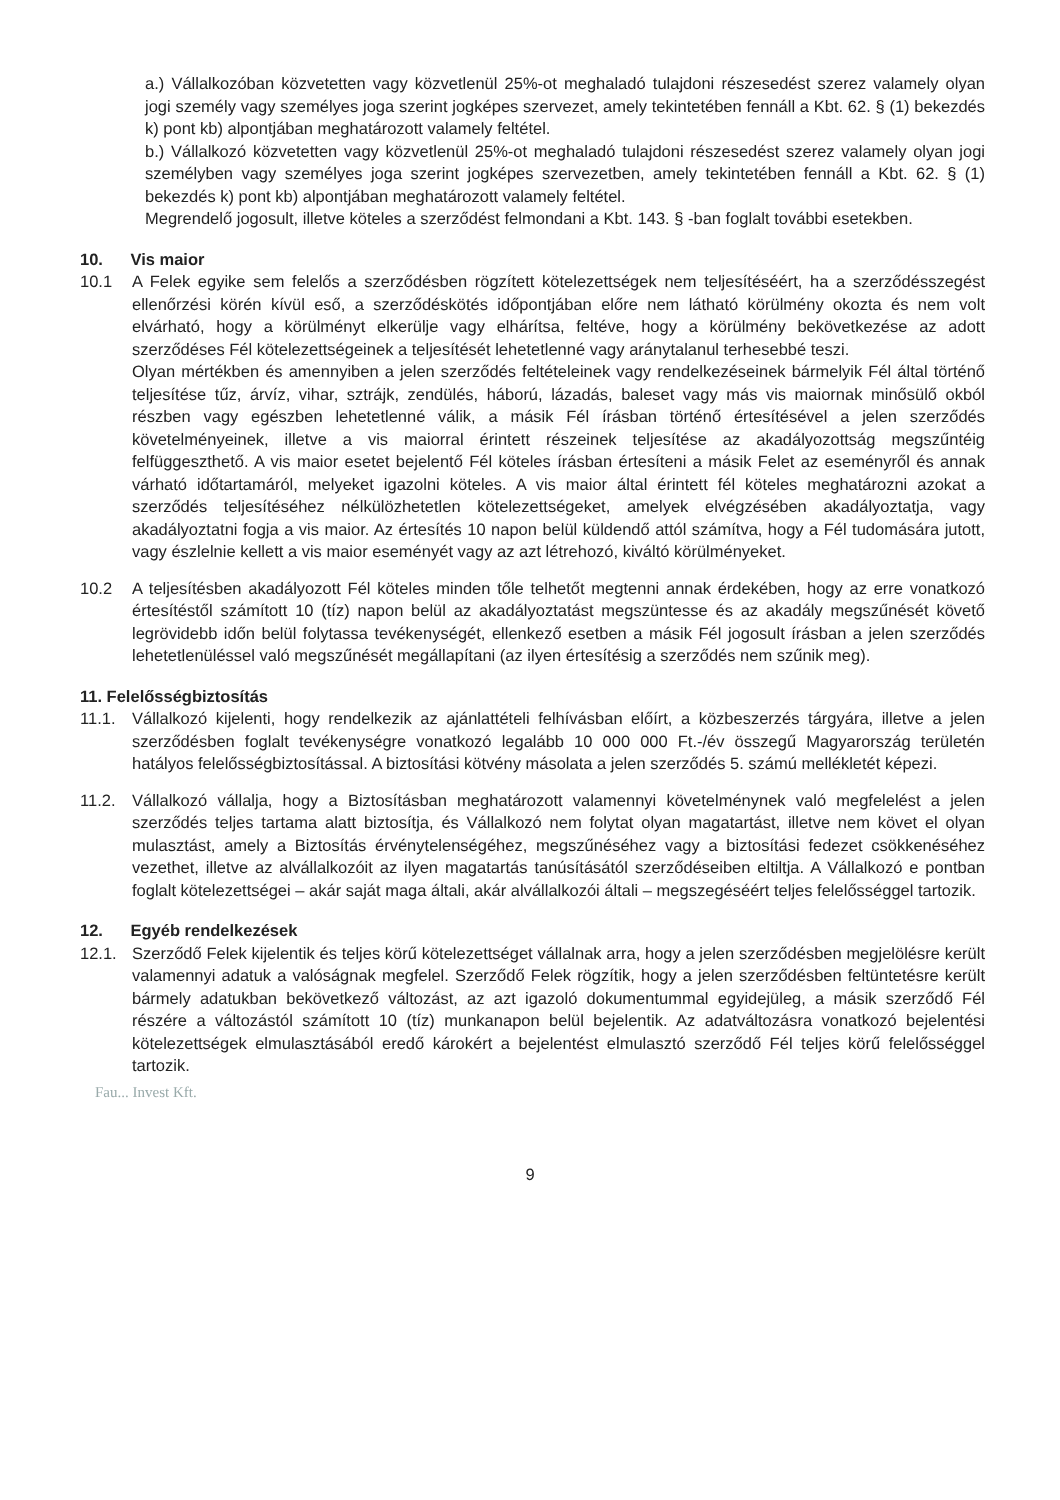a.) Vállalkozóban közvetetten vagy közvetlenül 25%-ot meghaladó tulajdoni részesedést szerez valamely olyan jogi személy vagy személyes joga szerint jogképes szervezet, amely tekintetében fennáll a Kbt. 62. § (1) bekezdés k) pont kb) alpontjában meghatározott valamely feltétel.
b.) Vállalkozó közvetetten vagy közvetlenül 25%-ot meghaladó tulajdoni részesedést szerez valamely olyan jogi személyben vagy személyes joga szerint jogképes szervezetben, amely tekintetében fennáll a Kbt. 62. § (1) bekezdés k) pont kb) alpontjában meghatározott valamely feltétel.
Megrendelő jogosult, illetve köteles a szerződést felmondani a Kbt. 143. § -ban foglalt további esetekben.
10. Vis maior
10.1 A Felek egyike sem felelős a szerződésben rögzített kötelezettségek nem teljesítéséért, ha a szerződésszegést ellenőrzési körén kívül eső, a szerződéskötés időpontjában előre nem látható körülmény okozta és nem volt elvárható, hogy a körülményt elkerülje vagy elhárítsa, feltéve, hogy a körülmény bekövetkezése az adott szerződéses Fél kötelezettségeinek a teljesítését lehetetlenné vagy aránytalanul terhesebbé teszi.
Olyan mértékben és amennyiben a jelen szerződés feltételeinek vagy rendelkezéseinek bármelyik Fél által történő teljesítése tűz, árvíz, vihar, sztrájk, zendülés, háború, lázadás, baleset vagy más vis maiornak minősülő okból részben vagy egészben lehetetlenné válik, a másik Fél írásban történő értesítésével a jelen szerződés követelményeinek, illetve a vis maiorral érintett részeinek teljesítése az akadályozottság megszűntéig felfüggeszthető. A vis maior esetet bejelentő Fél köteles írásban értesíteni a másik Felet az eseményről és annak várható időtartamáról, melyeket igazolni köteles. A vis maior által érintett fél köteles meghatározni azokat a szerződés teljesítéséhez nélkülözhetetlen kötelezettségeket, amelyek elvégzésében akadályoztatja, vagy akadályoztatni fogja a vis maior. Az értesítés 10 napon belül küldendő attól számítva, hogy a Fél tudomására jutott, vagy észlelnie kellett a vis maior eseményét vagy az azt létrehozó, kiváltó körülményeket.
10.2 A teljesítésben akadályozott Fél köteles minden tőle telhetőt megtenni annak érdekében, hogy az erre vonatkozó értesítéstől számított 10 (tíz) napon belül az akadályoztatást megszüntesse és az akadály megszűnését követő legrövidebb időn belül folytassa tevékenységét, ellenkező esetben a másik Fél jogosult írásban a jelen szerződés lehetetlenüléssel való megszűnését megállapítani (az ilyen értesítésig a szerződés nem szűnik meg).
11. Felelősségbiztosítás
11.1. Vállalkozó kijelenti, hogy rendelkezik az ajánlattételi felhívásban előírt, a közbeszerzés tárgyára, illetve a jelen szerződésben foglalt tevékenységre vonatkozó legalább 10 000 000 Ft.-/év összegű Magyarország területén hatályos felelősségbiztosítással. A biztosítási kötvény másolata a jelen szerződés 5. számú mellékletét képezi.
11.2. Vállalkozó vállalja, hogy a Biztosításban meghatározott valamennyi követelménynek való megfelelést a jelen szerződés teljes tartama alatt biztosítja, és Vállalkozó nem folytat olyan magatartást, illetve nem követ el olyan mulasztást, amely a Biztosítás érvénytelenségéhez, megszűnéséhez vagy a biztosítási fedezet csökkenéséhez vezethet, illetve az alvállalkozóit az ilyen magatartás tanúsításától szerződéseiben eltiltja. A Vállalkozó e pontban foglalt kötelezettségei – akár saját maga általi, akár alvállalkozói általi – megszegéséért teljes felelősséggel tartozik.
12. Egyéb rendelkezések
12.1. Szerződő Felek kijelentik és teljes körű kötelezettséget vállalnak arra, hogy a jelen szerződésben megjelölésre került valamennyi adatuk a valóságnak megfelel. Szerződő Felek rögzítik, hogy a jelen szerződésben feltüntetésre került bármely adatukban bekövetkező változást, az azt igazoló dokumentummal egyidejüleg, a másik szerződő Fél részére a változástól számított 10 (tíz) munkanapon belül bejelentik. Az adatváltozásra vonatkozó bejelentési kötelezettségek elmulasztásából eredő károkért a bejelentést elmulasztó szerződő Fél teljes körű felelősséggel tartozik.
Fau... Invest Kft.
9